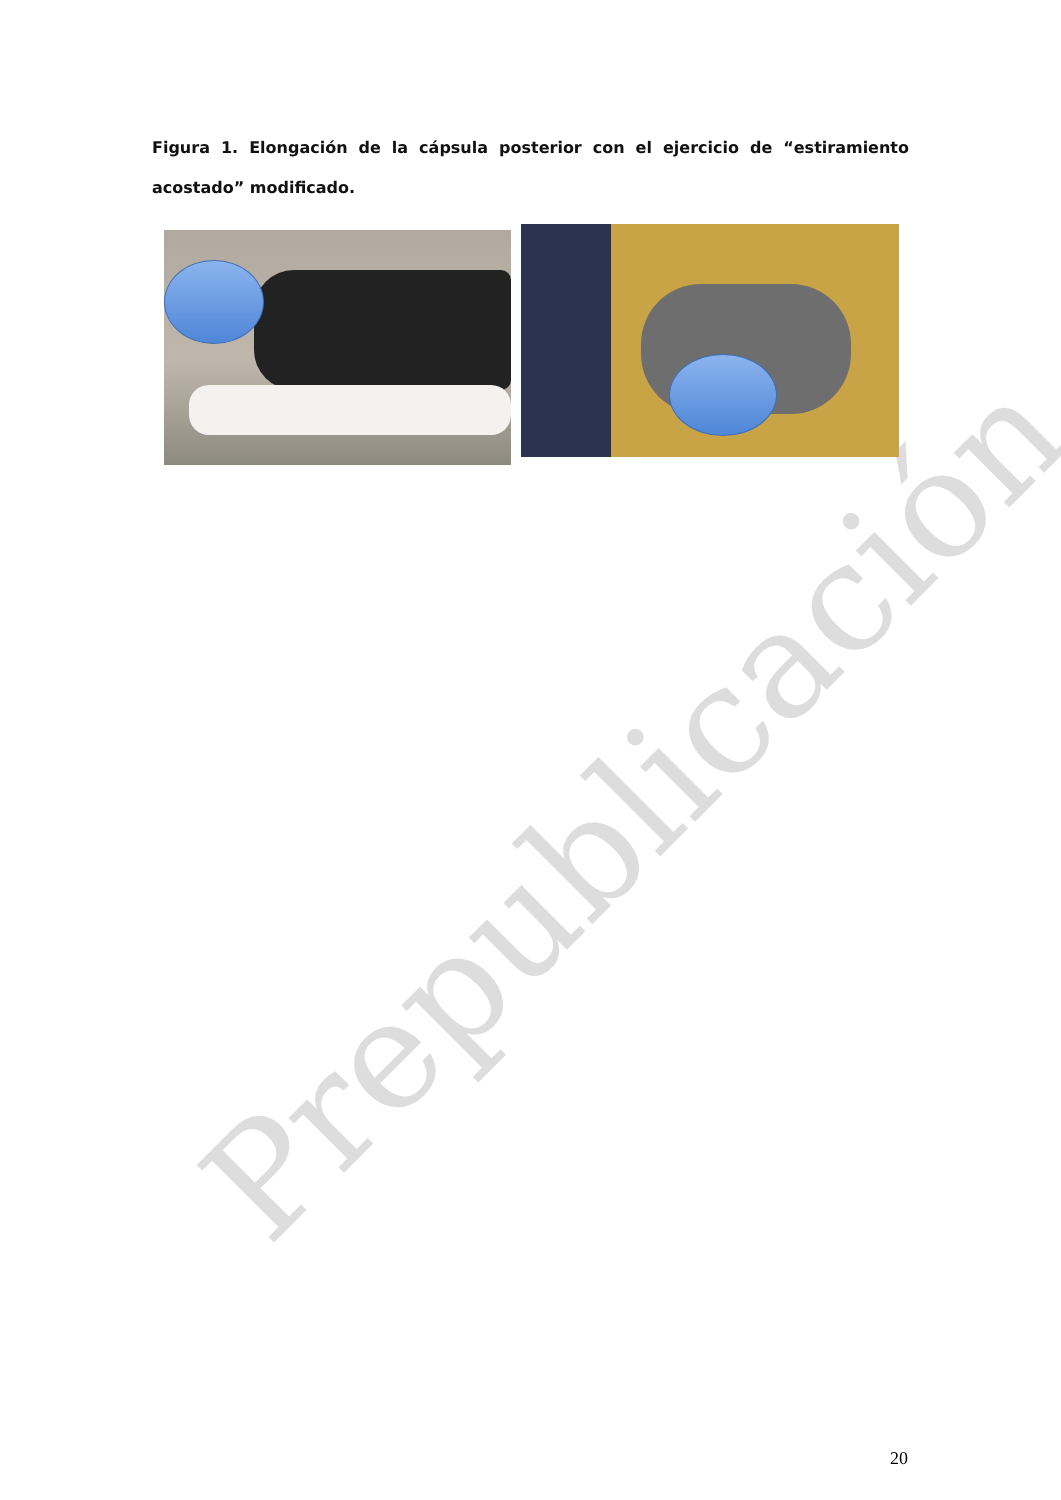Prepublicación
Figura 1. Elongación de la cápsula posterior con el ejercicio de “estiramiento acostado” modificado.
20